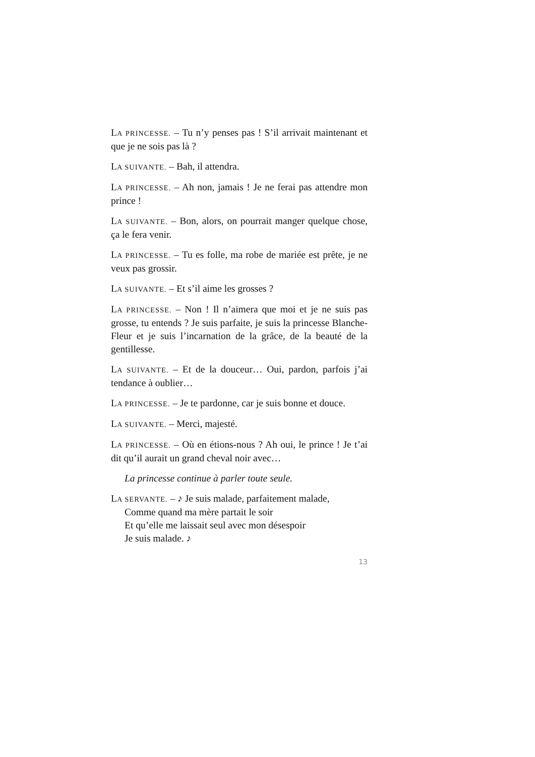LA PRINCESSE. – Tu n’y penses pas ! S’il arrivait maintenant et que je ne sois pas là ?
LA SUIVANTE. – Bah, il attendra.
LA PRINCESSE. – Ah non, jamais ! Je ne ferai pas attendre mon prince !
LA SUIVANTE. – Bon, alors, on pourrait manger quelque chose, ça le fera venir.
LA PRINCESSE. – Tu es folle, ma robe de mariée est prête, je ne veux pas grossir.
LA SUIVANTE. – Et s’il aime les grosses ?
LA PRINCESSE. – Non ! Il n’aimera que moi et je ne suis pas grosse, tu entends ? Je suis parfaite, je suis la princesse Blanche-Fleur et je suis l’incarnation de la grâce, de la beauté de la gentillesse.
LA SUIVANTE. – Et de la douceur… Oui, pardon, parfois j’ai tendance à oublier…
LA PRINCESSE. – Je te pardonne, car je suis bonne et douce.
LA SUIVANTE. – Merci, majesté.
LA PRINCESSE. – Où en étions-nous ? Ah oui, le prince ! Je t’ai dit qu’il aurait un grand cheval noir avec…
La princesse continue à parler toute seule.
LA SERVANTE. – ♪ Je suis malade, parfaitement malade,
Comme quand ma mère partait le soir
Et qu’elle me laissait seul avec mon désespoir
Je suis malade. ♪
13